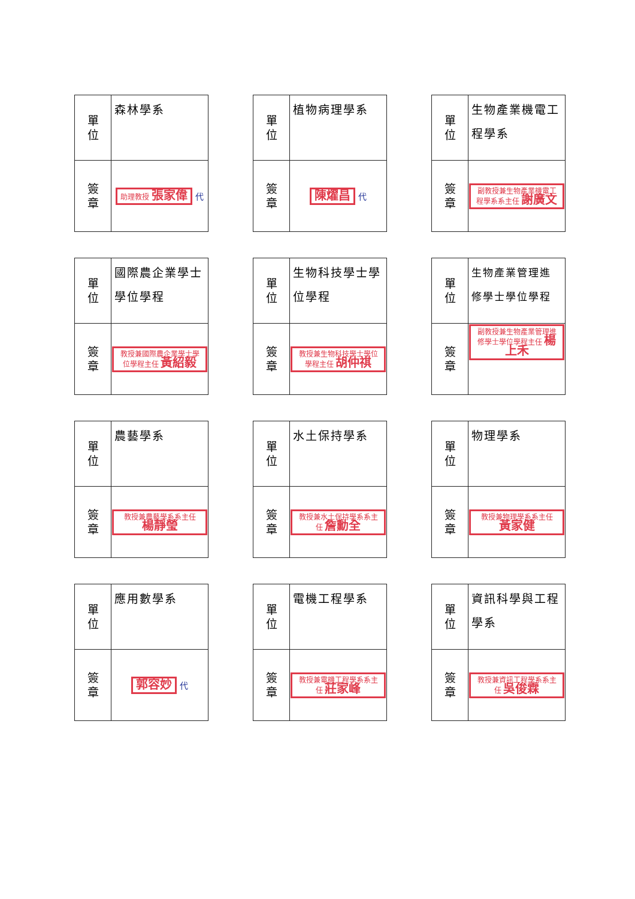| 單 位 | 森林學系 |
| 簽 章 | 助理教授 張家偉 代 |
| 單 位 | 植物病理學系 |
| 簽 章 | 陳燿昌 代 |
| 單 位 | 生物產業機電工程學系 |
| 簽 章 | 副教授兼生物產業機電工程學系系主任 謝廣文 |
| 單 位 | 國際農企業學士學位學程 |
| 簽 章 | 教授兼國際農企業學士學位學程主任 黃紹毅 |
| 單 位 | 生物科技學士學位學程 |
| 簽 章 | 教授兼生物科技學士學位學程主任 胡仲祺 |
| 單 位 | 生物產業管理進修學士學位學程 |
| 簽 章 | 副教授兼生物產業管理進修學士學位學程主任 楊上禾 |
| 單 位 | 農藝學系 |
| 簽 章 | 教授兼農藝學系系主任 楊靜瑩 |
| 單 位 | 水土保持學系 |
| 簽 章 | 教授兼水土保持學系系主任 詹勳全 |
| 單 位 | 物理學系 |
| 簽 章 | 教授兼物理學系系主任 黃家健 |
| 單 位 | 應用數學系 |
| 簽 章 | 郭容妙 代 |
| 單 位 | 電機工程學系 |
| 簽 章 | 教授兼電機工程學系系主任 莊家峰 |
| 單 位 | 資訊科學與工程學系 |
| 簽 章 | 教授兼資訊工程學系系主任 吳俊霖 |